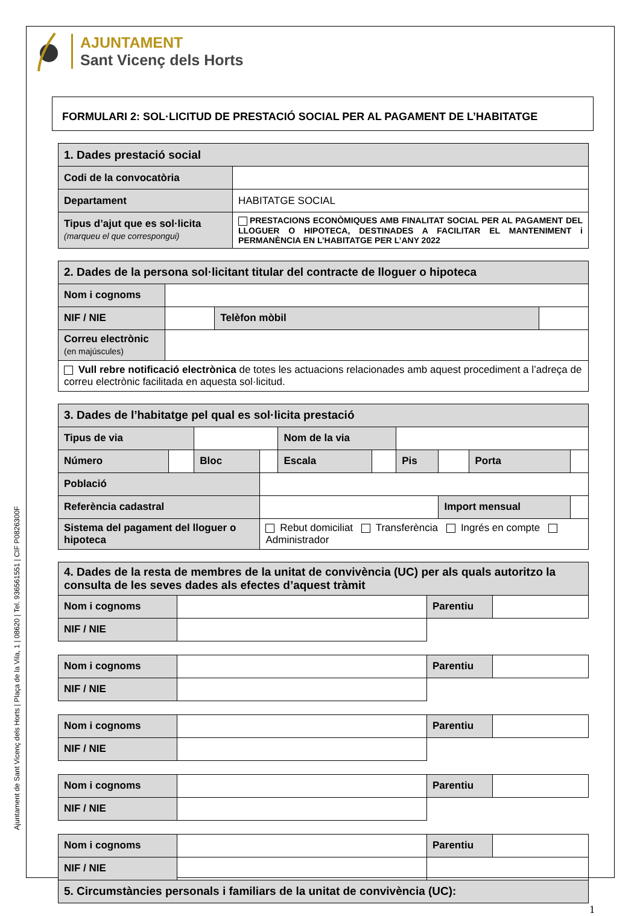Ajuntament de Sant Vicenç dels Horts | Plaça de la Vila, 1 | 08620 | Tel. 936561551 | CIF P0826300F
AJUNTAMENT
Sant Vicenç dels Horts
FORMULARI 2: SOL·LICITUD DE PRESTACIÓ SOCIAL PER AL PAGAMENT DE L’HABITATGE
| 1. Dades prestació social | |
| Codi de la convocatòria | |
| Departament | HABITATGE SOCIAL |
| Tipus d’ajut que es sol·licita (marqueu el que correspongui) | PRESTACIONS ECONÒMIQUES AMB FINALITAT SOCIAL PER AL PAGAMENT DEL LLOGUER O HIPOTECA, DESTINADES A FACILITAR EL MANTENIMENT i PERMANÈNCIA EN L’HABITATGE PER L’ANY 2022 |
| 2. Dades de la persona sol·licitant titular del contracte de lloguer o hipoteca | | | |
| Nom i cognoms | | | |
| NIF / NIE | | Telèfon mòbil | |
| Correu electrònic (en majúscules) | | | |
| Vull rebre notificació electrònica de totes les actuacions relacionades amb aquest procediment a l’adreça de correu electrònic facilitada en aquesta sol·licitud. | | | |
| 3. Dades de l’habitatge pel qual es sol·licita prestació | | | | | | | | | |
| Tipus de via | | | | Nom de la via | | | | | |
| Número | | Bloc | | Escala | | Pis | | Porta | |
| Població | | | | | | | | | |
| Referència cadastral | | | | | | | Import mensual | | |
| Sistema del pagament del lloguer o hipoteca | | | Rebut domiciliat Transferència Ingrés en compte Administrador | | | | | | |
| 4. Dades de la resta de membres de la unitat de convivència (UC) per als quals autoritzo la consulta de les seves dades als efectes d’aquest tràmit | | | |
| Nom i cognoms | | Parentiu | |
| NIF / NIE | | | |
| Nom i cognoms | | Parentiu | |
| NIF / NIE | | | |
| Nom i cognoms | | Parentiu | |
| NIF / NIE | | | |
| Nom i cognoms | | Parentiu | |
| NIF / NIE | | | |
| Nom i cognoms | | Parentiu | |
| NIF / NIE | | | |
| 5. Circumstàncies personals i familiars de la unitat de convivència (UC): | | | |
1